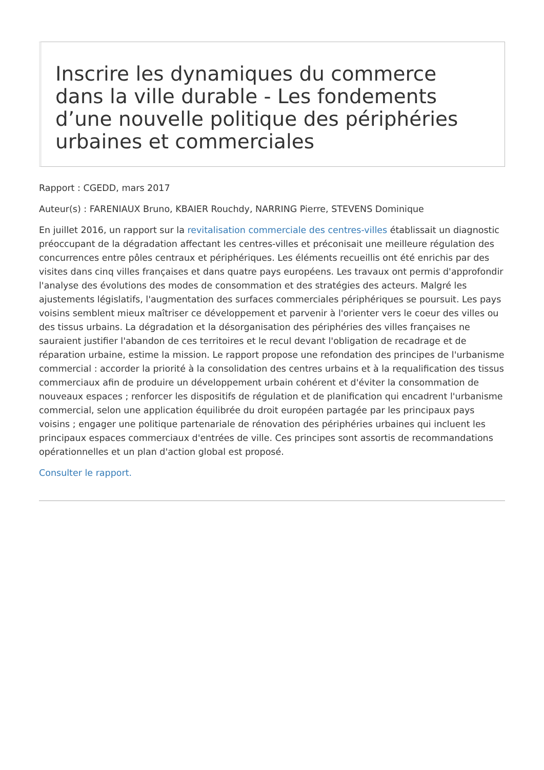Inscrire les dynamiques du commerce dans la ville durable - Les fondements d’une nouvelle politique des périphéries urbaines et commerciales
Rapport : CGEDD, mars 2017
Auteur(s) : FARENIAUX Bruno, KBAIER Rouchdy, NARRING Pierre, STEVENS Dominique
En juillet 2016, un rapport sur la revitalisation commerciale des centres-villes établissait un diagnostic préoccupant de la dégradation affectant les centres-villes et préconisait une meilleure régulation des concurrences entre pôles centraux et périphériques. Les éléments recueillis ont été enrichis par des visites dans cinq villes françaises et dans quatre pays européens. Les travaux ont permis d'approfondir l'analyse des évolutions des modes de consommation et des stratégies des acteurs. Malgré les ajustements législatifs, l'augmentation des surfaces commerciales périphériques se poursuit. Les pays voisins semblent mieux maîtriser ce développement et parvenir à l'orienter vers le coeur des villes ou des tissus urbains. La dégradation et la désorganisation des périphéries des villes françaises ne sauraient justifier l'abandon de ces territoires et le recul devant l'obligation de recadrage et de réparation urbaine, estime la mission. Le rapport propose une refondation des principes de l'urbanisme commercial : accorder la priorité à la consolidation des centres urbains et à la requalification des tissus commerciaux afin de produire un développement urbain cohérent et d'éviter la consommation de nouveaux espaces ; renforcer les dispositifs de régulation et de planification qui encadrent l'urbanisme commercial, selon une application équilibrée du droit européen partagée par les principaux pays voisins ; engager une politique partenariale de rénovation des périphéries urbaines qui incluent les principaux espaces commerciaux d'entrées de ville. Ces principes sont assortis de recommandations opérationnelles et un plan d'action global est proposé.
Consulter le rapport.